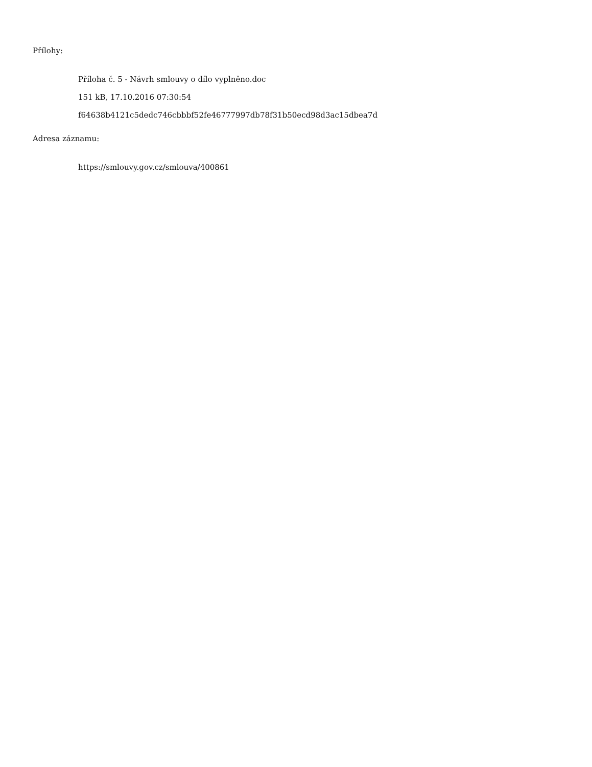Přílohy:
Příloha č. 5 - Návrh smlouvy o dílo vyplněno.doc
151 kB, 17.10.2016 07:30:54
f64638b4121c5dedc746cbbbf52fe46777997db78f31b50ecd98d3ac15dbea7d
Adresa záznamu:
https://smlouvy.gov.cz/smlouva/400861